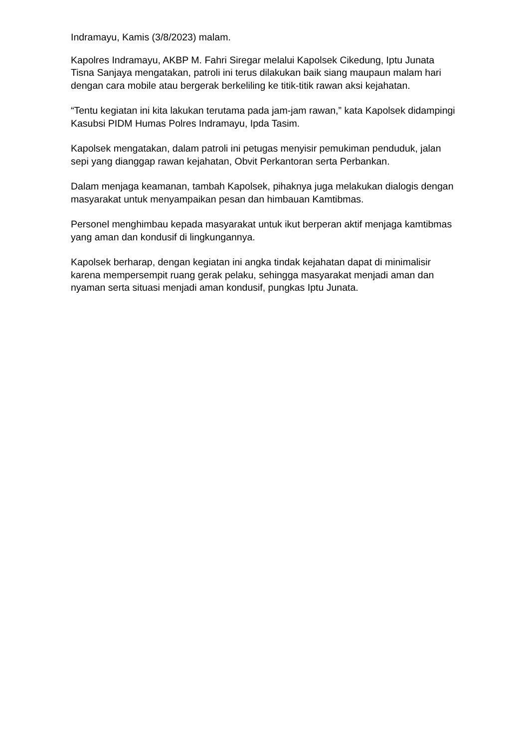Indramayu, Kamis (3/8/2023) malam.
Kapolres Indramayu, AKBP M. Fahri Siregar melalui Kapolsek Cikedung, Iptu Junata Tisna Sanjaya mengatakan, patroli ini terus dilakukan baik siang maupaun malam hari dengan cara mobile atau bergerak berkeliling ke titik-titik rawan aksi kejahatan.
“Tentu kegiatan ini kita lakukan terutama pada jam-jam rawan,” kata Kapolsek didampingi Kasubsi PIDM Humas Polres Indramayu, Ipda Tasim.
Kapolsek mengatakan, dalam patroli ini petugas menyisir pemukiman penduduk, jalan sepi yang dianggap rawan kejahatan, Obvit Perkantoran serta Perbankan.
Dalam menjaga keamanan, tambah Kapolsek, pihaknya juga melakukan dialogis dengan masyarakat untuk menyampaikan pesan dan himbauan Kamtibmas.
Personel menghimbau kepada masyarakat untuk ikut berperan aktif menjaga kamtibmas yang aman dan kondusif di lingkungannya.
Kapolsek berharap, dengan kegiatan ini angka tindak kejahatan dapat di minimalisir karena mempersempit ruang gerak pelaku, sehingga masyarakat menjadi aman dan nyaman serta situasi menjadi aman kondusif, pungkas Iptu Junata.